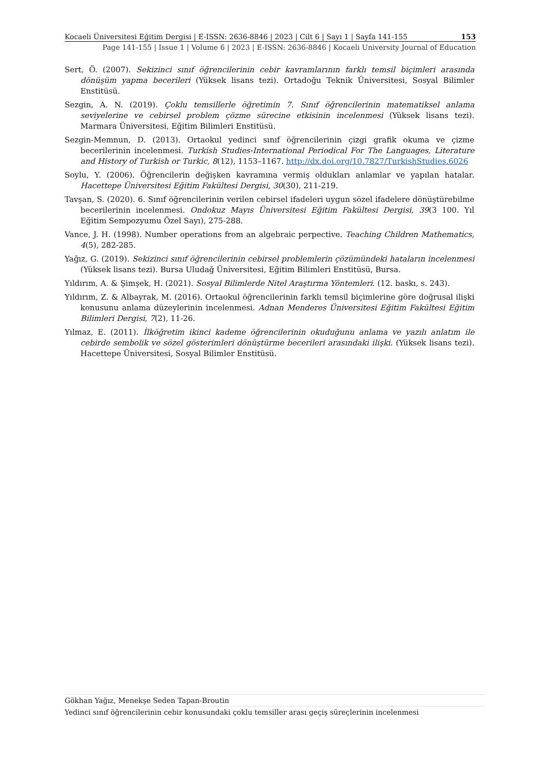Kocaeli Üniversitesi Eğitim Dergisi | E-ISSN: 2636-8846 | 2023 | Cilt 6 | Sayı 1 | Sayfa 141-155 153
Page 141-155 | Issue 1 | Volume 6 | 2023 | E-ISSN: 2636-8846 | Kocaeli University Journal of Education
Sert, Ö. (2007). Sekizinci sınıf öğrencilerinin cebir kavramlarının farklı temsil biçimleri arasında dönüşüm yapma becerileri (Yüksek lisans tezi). Ortadoğu Teknik Üniversitesi, Sosyal Bilimler Enstitüsü.
Sezgin, A. N. (2019). Çoklu temsillerle öğretimin 7. Sınıf öğrencilerinin matematiksel anlama seviyelerine ve cebirsel problem çözme sürecine etkisinin incelenmesi (Yüksek lisans tezi). Marmara Üniversitesi, Eğitim Bilimleri Enstitüsü.
Sezgin-Memnun, D. (2013). Ortaokul yedinci sınıf öğrencilerinin çizgi grafik okuma ve çizme becerilerinin incelenmesi. Turkish Studies-International Periodical For The Languages, Literature and History of Turkish or Turkic, 8(12), 1153–1167. http://dx.doi.org/10.7827/TurkishStudies.6026
Soylu, Y. (2006). Öğrencilerin değişken kavramına vermiş oldukları anlamlar ve yapılan hatalar. Hacettepe Üniversitesi Eğitim Fakültesi Dergisi, 30(30), 211-219.
Tavşan, S. (2020). 6. Sınıf öğrencilerinin verilen cebirsel ifadeleri uygun sözel ifadelere dönüştürebilme becerilerinin incelenmesi. Ondokuz Mayıs Üniversitesi Eğitim Fakültesi Dergisi, 39(3 100. Yıl Eğitim Sempozyumu Özel Sayı), 275-288.
Vance, J. H. (1998). Number operations from an algebraic perpective. Teaching Children Mathematics, 4(5), 282-285.
Yağız, G. (2019). Sekizinci sınıf öğrencilerinin cebirsel problemlerin çözümündeki hataların incelenmesi (Yüksek lisans tezi). Bursa Uludağ Üniversitesi, Eğitim Bilimleri Enstitüsü, Bursa.
Yıldırım, A. & Şimşek, H. (2021). Sosyal Bilimlerde Nitel Araştırma Yöntemleri. (12. baskı, s. 243).
Yıldırım, Z. & Albayrak, M. (2016). Ortaokul öğrencilerinin farklı temsil biçimlerine göre doğrusal ilişki konusunu anlama düzeylerinin incelenmesi. Adnan Menderes Üniversitesi Eğitim Fakültesi Eğitim Bilimleri Dergisi, 7(2), 11-26.
Yılmaz, E. (2011). İlköğretim ikinci kademe öğrencilerinin okuduğunu anlama ve yazılı anlatım ile cebirde sembolik ve sözel gösterimleri dönüştürme becerileri arasındaki ilişki. (Yüksek lisans tezi). Hacettepe Üniversitesi, Sosyal Bilimler Enstitüsü.
Gökhan Yağız, Menekşe Seden Tapan-Broutin
Yedinci sınıf öğrencilerinin cebir konusundaki çoklu temsiller arası geçiş süreçlerinin incelenmesi